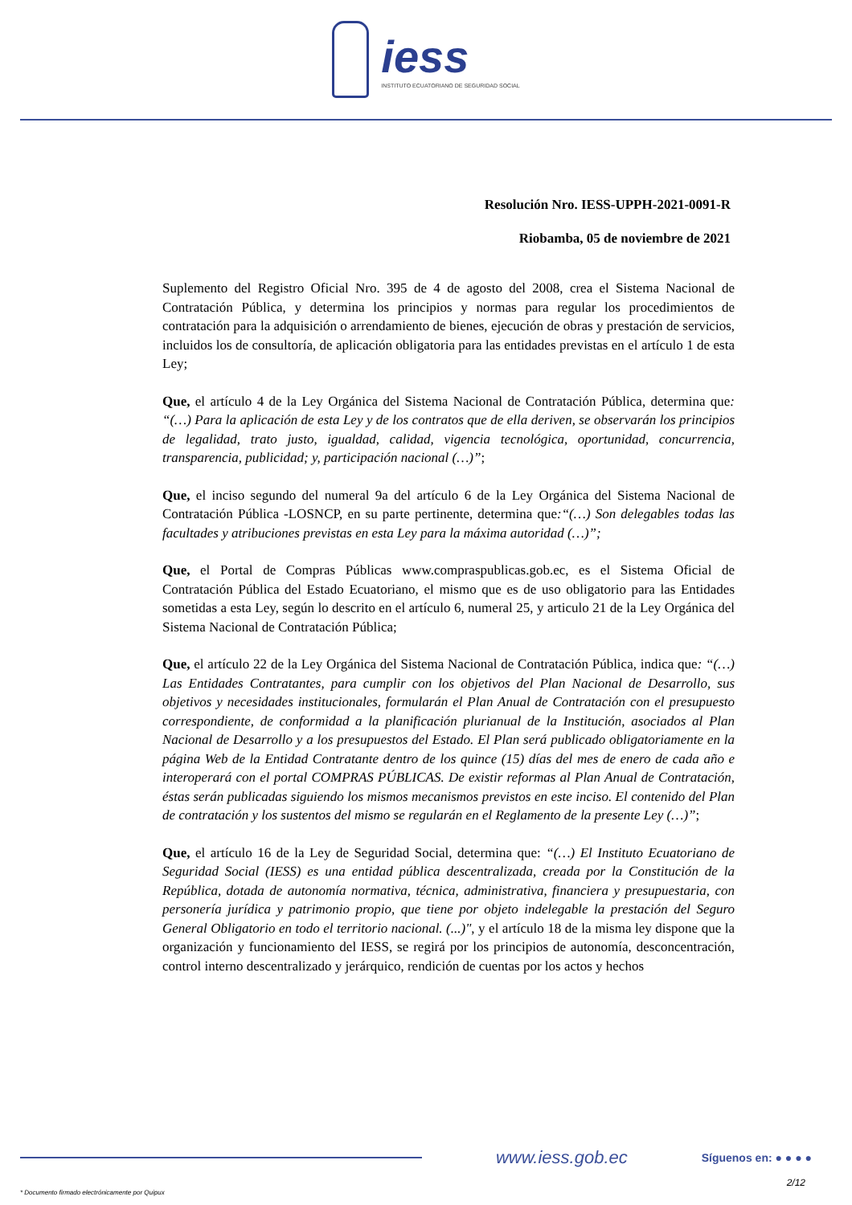iess
INSTITUTO ECUATORIANO DE SEGURIDAD SOCIAL
Resolución Nro. IESS-UPPH-2021-0091-R
Riobamba, 05 de noviembre de 2021
Suplemento del Registro Oficial Nro. 395 de 4 de agosto del 2008, crea el Sistema Nacional de Contratación Pública, y determina los principios y normas para regular los procedimientos de contratación para la adquisición o arrendamiento de bienes, ejecución de obras y prestación de servicios, incluidos los de consultoría, de aplicación obligatoria para las entidades previstas en el artículo 1 de esta Ley;
Que, el artículo 4 de la Ley Orgánica del Sistema Nacional de Contratación Pública, determina que: “(…) Para la aplicación de esta Ley y de los contratos que de ella deriven, se observarán los principios de legalidad, trato justo, igualdad, calidad, vigencia tecnológica, oportunidad, concurrencia, transparencia, publicidad; y, participación nacional (…)”;
Que, el inciso segundo del numeral 9a del artículo 6 de la Ley Orgánica del Sistema Nacional de Contratación Pública -LOSNCP, en su parte pertinente, determina que:“(…) Son delegables todas las facultades y atribuciones previstas en esta Ley para la máxima autoridad (…)”;
Que, el Portal de Compras Públicas www.compraspublicas.gob.ec, es el Sistema Oficial de Contratación Pública del Estado Ecuatoriano, el mismo que es de uso obligatorio para las Entidades sometidas a esta Ley, según lo descrito en el artículo 6, numeral 25, y articulo 21 de la Ley Orgánica del Sistema Nacional de Contratación Pública;
Que, el artículo 22 de la Ley Orgánica del Sistema Nacional de Contratación Pública, indica que: “(…) Las Entidades Contratantes, para cumplir con los objetivos del Plan Nacional de Desarrollo, sus objetivos y necesidades institucionales, formularán el Plan Anual de Contratación con el presupuesto correspondiente, de conformidad a la planificación plurianual de la Institución, asociados al Plan Nacional de Desarrollo y a los presupuestos del Estado. El Plan será publicado obligatoriamente en la página Web de la Entidad Contratante dentro de los quince (15) días del mes de enero de cada año e interoperará con el portal COMPRAS PÚBLICAS. De existir reformas al Plan Anual de Contratación, éstas serán publicadas siguiendo los mismos mecanismos previstos en este inciso. El contenido del Plan de contratación y los sustentos del mismo se regularán en el Reglamento de la presente Ley (…)”;
Que, el artículo 16 de la Ley de Seguridad Social, determina que: “(…) El Instituto Ecuatoriano de Seguridad Social (IESS) es una entidad pública descentralizada, creada por la Constitución de la República, dotada de autonomía normativa, técnica, administrativa, financiera y presupuestaria, con personería jurídica y patrimonio propio, que tiene por objeto indelegable la prestación del Seguro General Obligatorio en todo el territorio nacional. (...)", y el artículo 18 de la misma ley dispone que la organización y funcionamiento del IESS, se regirá por los principios de autonomía, desconcentración, control interno descentralizado y jerárquico, rendición de cuentas por los actos y hechos
www.iess.gob.ec Síguenos en: ● ● ● ●
2/12
* Documento firmado electrónicamente por Quipux